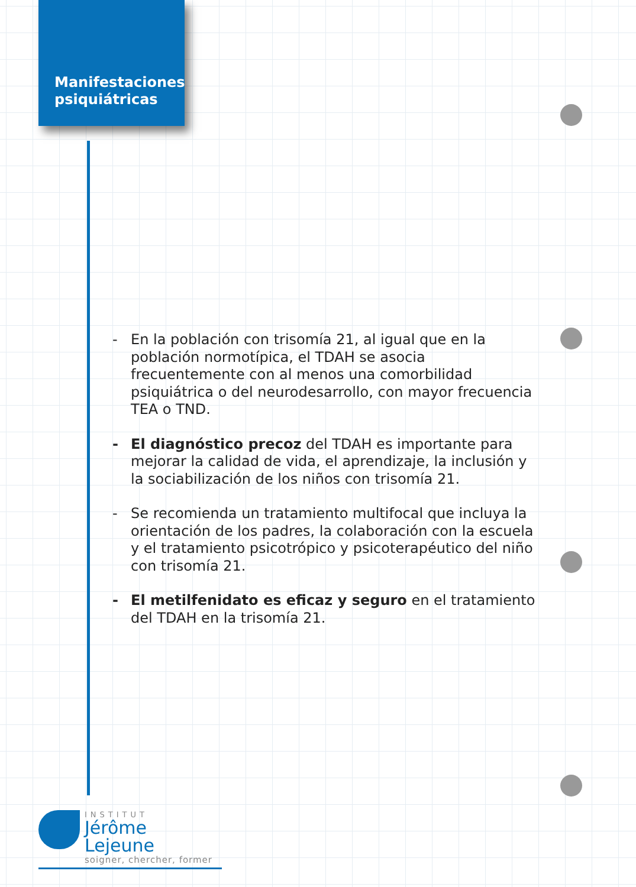Manifestaciones psiquiátricas
- En la población con trisomía 21, al igual que en la población normotípica, el TDAH se asocia frecuentemente con al menos una comorbilidad psiquiátrica o del neurodesarrollo, con mayor frecuencia TEA o TND.
- El diagnóstico precoz del TDAH es importante para mejorar la calidad de vida, el aprendizaje, la inclusión y la sociabilización de los niños con trisomía 21.
- Se recomienda un tratamiento multifocal que incluya la orientación de los padres, la colaboración con la escuela y el tratamiento psicotrópico y psicoterapéutico del niño con trisomía 21.
- El metilfenidato es eficaz y seguro en el tratamiento del TDAH en la trisomía 21.
INSTITUT
Jérôme Lejeune
soigner, chercher, former